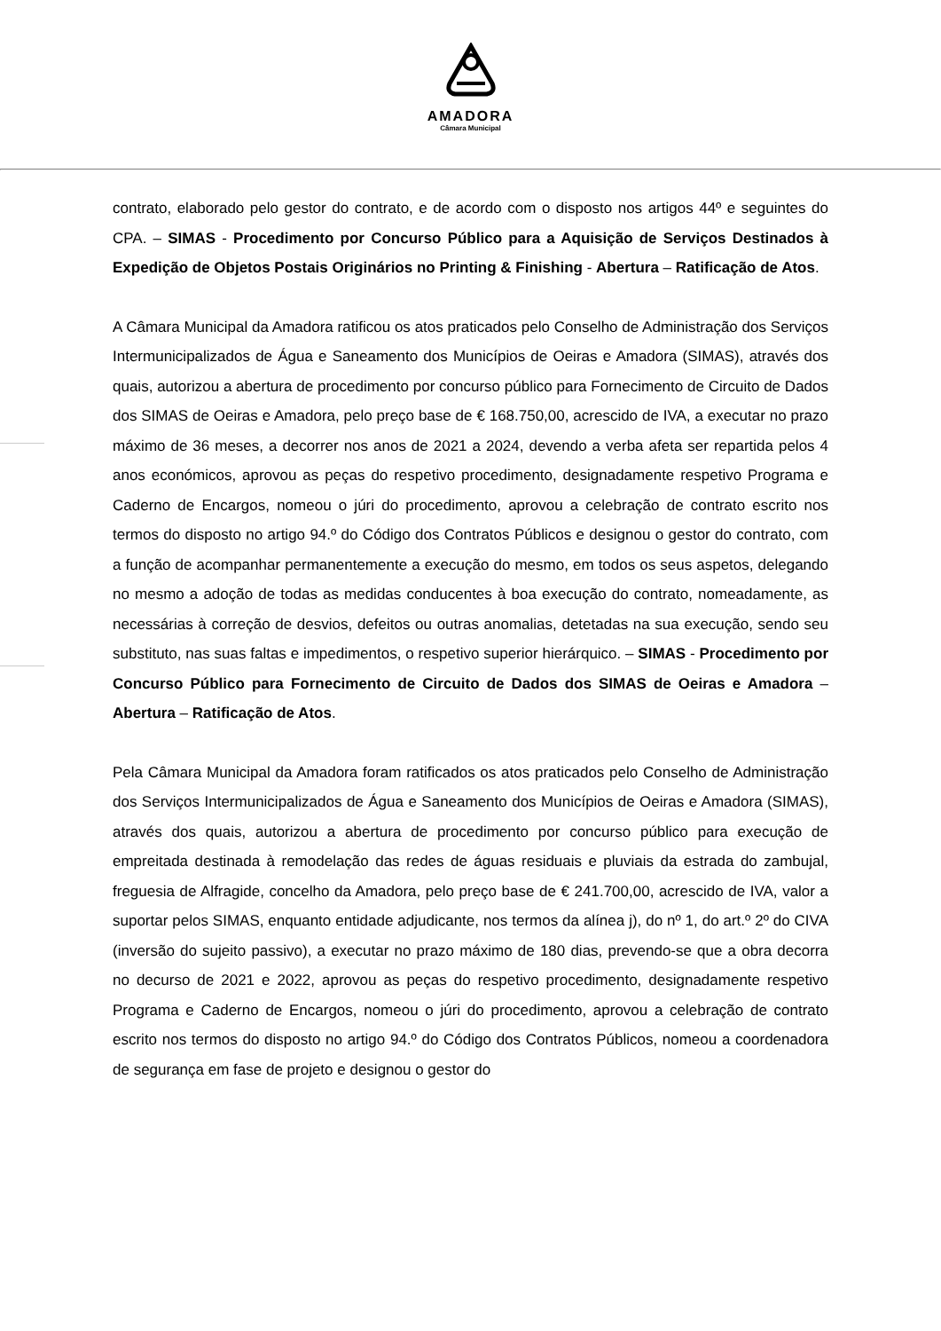AMADORA
Câmara Municipal
contrato, elaborado pelo gestor do contrato, e de acordo com o disposto nos artigos 44º e seguintes do CPA. – SIMAS - Procedimento por Concurso Público para a Aquisição de Serviços Destinados à Expedição de Objetos Postais Originários no Printing & Finishing - Abertura – Ratificação de Atos.
A Câmara Municipal da Amadora ratificou os atos praticados pelo Conselho de Administração dos Serviços Intermunicipalizados de Água e Saneamento dos Municípios de Oeiras e Amadora (SIMAS), através dos quais, autorizou a abertura de procedimento por concurso público para Fornecimento de Circuito de Dados dos SIMAS de Oeiras e Amadora, pelo preço base de € 168.750,00, acrescido de IVA, a executar no prazo máximo de 36 meses, a decorrer nos anos de 2021 a 2024, devendo a verba afeta ser repartida pelos 4 anos económicos, aprovou as peças do respetivo procedimento, designadamente respetivo Programa e Caderno de Encargos, nomeou o júri do procedimento, aprovou a celebração de contrato escrito nos termos do disposto no artigo 94.º do Código dos Contratos Públicos e designou o gestor do contrato, com a função de acompanhar permanentemente a execução do mesmo, em todos os seus aspetos, delegando no mesmo a adoção de todas as medidas conducentes à boa execução do contrato, nomeadamente, as necessárias à correção de desvios, defeitos ou outras anomalias, detetadas na sua execução, sendo seu substituto, nas suas faltas e impedimentos, o respetivo superior hierárquico. – SIMAS - Procedimento por Concurso Público para Fornecimento de Circuito de Dados dos SIMAS de Oeiras e Amadora – Abertura – Ratificação de Atos.
Pela Câmara Municipal da Amadora foram ratificados os atos praticados pelo Conselho de Administração dos Serviços Intermunicipalizados de Água e Saneamento dos Municípios de Oeiras e Amadora (SIMAS), através dos quais, autorizou a abertura de procedimento por concurso público para execução de empreitada destinada à remodelação das redes de águas residuais e pluviais da estrada do zambujal, freguesia de Alfragide, concelho da Amadora, pelo preço base de € 241.700,00, acrescido de IVA, valor a suportar pelos SIMAS, enquanto entidade adjudicante, nos termos da alínea j), do nº 1, do art.º 2º do CIVA (inversão do sujeito passivo), a executar no prazo máximo de 180 dias, prevendo-se que a obra decorra no decurso de 2021 e 2022, aprovou as peças do respetivo procedimento, designadamente respetivo Programa e Caderno de Encargos, nomeou o júri do procedimento, aprovou a celebração de contrato escrito nos termos do disposto no artigo 94.º do Código dos Contratos Públicos, nomeou a coordenadora de segurança em fase de projeto e designou o gestor do